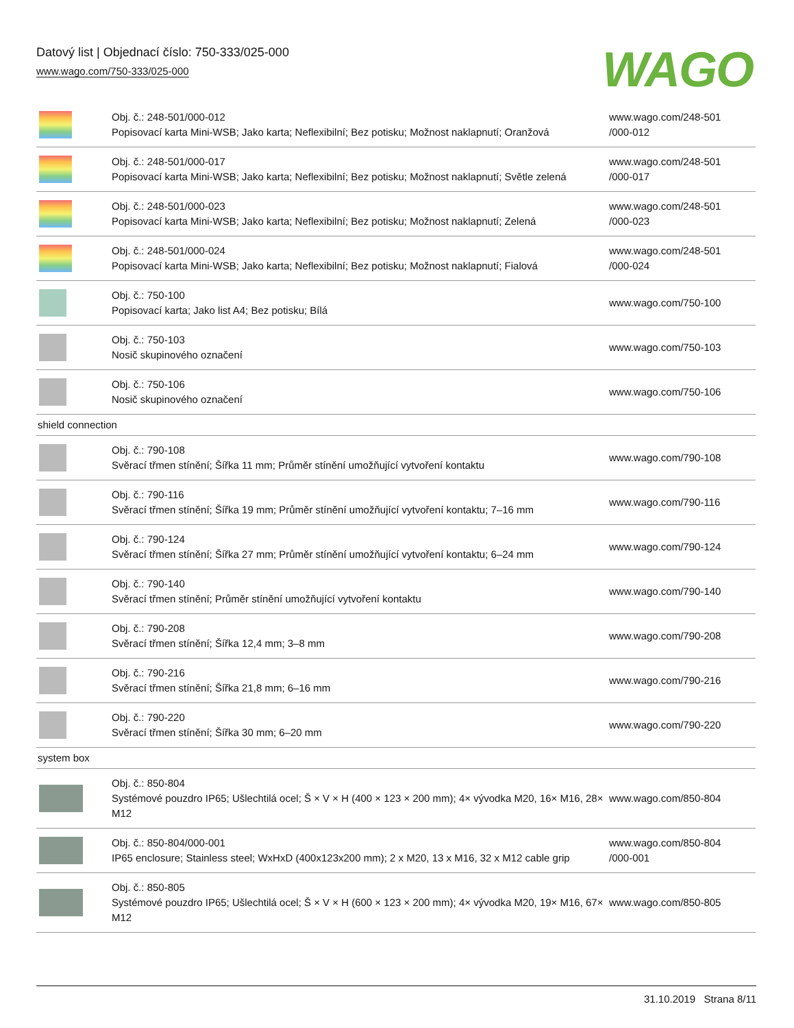Datový list | Objednací číslo: 750-333/025-000
www.wago.com/750-333/025-000
WAGO
| | Obj. č.: 248-501/000-012 Popisovací karta Mini-WSB; Jako karta; Neflexibilní; Bez potisku; Možnost naklapnutí; Oranžová | www.wago.com/248-501 /000-012 |
| | Obj. č.: 248-501/000-017 Popisovací karta Mini-WSB; Jako karta; Neflexibilní; Bez potisku; Možnost naklapnutí; Světle zelená | www.wago.com/248-501 /000-017 |
| | Obj. č.: 248-501/000-023 Popisovací karta Mini-WSB; Jako karta; Neflexibilní; Bez potisku; Možnost naklapnutí; Zelená | www.wago.com/248-501 /000-023 |
| | Obj. č.: 248-501/000-024 Popisovací karta Mini-WSB; Jako karta; Neflexibilní; Bez potisku; Možnost naklapnutí; Fialová | www.wago.com/248-501 /000-024 |
| | Obj. č.: 750-100 Popisovací karta; Jako list A4; Bez potisku; Bílá | www.wago.com/750-100 |
| | Obj. č.: 750-103 Nosič skupinového označení | www.wago.com/750-103 |
| | Obj. č.: 750-106 Nosič skupinového označení | www.wago.com/750-106 |
| shield connection | | |
| | Obj. č.: 790-108 Svěrací třmen stínění; Šířka 11 mm; Průměr stínění umožňující vytvoření kontaktu | www.wago.com/790-108 |
| | Obj. č.: 790-116 Svěrací třmen stínění; Šířka 19 mm; Průměr stínění umožňující vytvoření kontaktu; 7–16 mm | www.wago.com/790-116 |
| | Obj. č.: 790-124 Svěrací třmen stínění; Šířka 27 mm; Průměr stínění umožňující vytvoření kontaktu; 6–24 mm | www.wago.com/790-124 |
| | Obj. č.: 790-140 Svěrací třmen stínění; Průměr stínění umožňující vytvoření kontaktu | www.wago.com/790-140 |
| | Obj. č.: 790-208 Svěrací třmen stínění; Šířka 12,4 mm; 3–8 mm | www.wago.com/790-208 |
| | Obj. č.: 790-216 Svěrací třmen stínění; Šířka 21,8 mm; 6–16 mm | www.wago.com/790-216 |
| | Obj. č.: 790-220 Svěrací třmen stínění; Šířka 30 mm; 6–20 mm | www.wago.com/790-220 |
| system box | | |
| | Obj. č.: 850-804 Systémové pouzdro IP65; Ušlechtilá ocel; Š × V × H (400 × 123 × 200 mm); 4× vývodka M20, 16× M16, 28× M12 | www.wago.com/850-804 |
| | Obj. č.: 850-804/000-001 IP65 enclosure; Stainless steel; WxHxD (400x123x200 mm); 2 x M20, 13 x M16, 32 x M12 cable grip | www.wago.com/850-804 /000-001 |
| | Obj. č.: 850-805 Systémové pouzdro IP65; Ušlechtilá ocel; Š × V × H (600 × 123 × 200 mm); 4× vývodka M20, 19× M16, 67× M12 | www.wago.com/850-805 |
31.10.2019 Strana 8/11